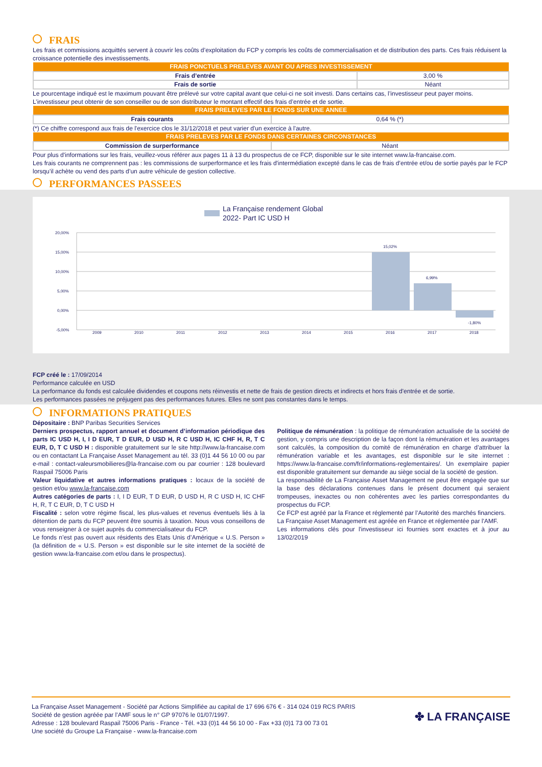FRAIS
Les frais et commissions acquittés servent à couvrir les coûts d’exploitation du FCP y compris les coûts de commercialisation et de distribution des parts. Ces frais réduisent la croissance potentielle des investissements.
| FRAIS PONCTUELS PRELEVES AVANT OU APRES INVESTISSEMENT | |
| --- | --- |
| Frais d’entrée | 3,00 % |
| Frais de sortie | Néant |
Le pourcentage indiqué est le maximum pouvant être prélevé sur votre capital avant que celui-ci ne soit investi. Dans certains cas, l’investisseur peut payer moins. L’investisseur peut obtenir de son conseiller ou de son distributeur le montant effectif des frais d’entrée et de sortie.
| FRAIS PRELEVES PAR LE FONDS SUR UNE ANNEE | |
| --- | --- |
| Frais courants | 0,64 % (*) |
(*) Ce chiffre correspond aux frais de l'exercice clos le 31/12/2018 et peut varier d'un exercice à l'autre.
| FRAIS PRELEVES PAR LE FONDS DANS CERTAINES CIRCONSTANCES | |
| --- | --- |
| Commission de surperformance | Néant |
Pour plus d'informations sur les frais, veuillez-vous référer aux pages 11 à 13 du prospectus de ce FCP, disponible sur le site internet www.la-francaise.com.
Les frais courants ne comprennent pas : les commissions de surperformance et les frais d'intermédiation excepté dans le cas de frais d’entrée et/ou de sortie payés par le FCP lorsqu’il achète ou vend des parts d’un autre véhicule de gestion collective.
PERFORMANCES PASSEES
La Française rendement Global
2022- Part IC USD H
20,00%
15,00%
10,00%
5,00%
0,00%
-5,00%
15,02%
6,99%
-1,80%
2009
2010
2011
2012
2013
2014
2015
2016
2017
2018
FCP créé le : 17/09/2014
Performance calculée en USD
La performance du fonds est calculée dividendes et coupons nets réinvestis et nette de frais de gestion directs et indirects et hors frais d'entrée et de sortie.
Les performances passées ne préjugent pas des performances futures. Elles ne sont pas constantes dans le temps.
INFORMATIONS PRATIQUES
Dépositaire : BNP Paribas Securities Services
Derniers prospectus, rapport annuel et document d’information périodique des parts IC USD H, I, I D EUR, T D EUR, D USD H, R C USD H, IC CHF H, R, T C EUR, D, T C USD H : disponible gratuitement sur le site http://www.la-francaise.com ou en contactant La Française Asset Management au tél. 33 (0)1 44 56 10 00 ou par e-mail : contact-valeursmobilieres@la-francaise.com ou par courrier : 128 boulevard Raspail 75006 Paris
Valeur liquidative et autres informations pratiques : locaux de la société de gestion et/ou www.la-francaise.com
Autres catégories de parts : I, I D EUR, T D EUR, D USD H, R C USD H, IC CHF H, R, T C EUR, D, T C USD H
Fiscalité : selon votre régime fiscal, les plus-values et revenus éventuels liés à la détention de parts du FCP peuvent être soumis à taxation. Nous vous conseillons de vous renseigner à ce sujet auprès du commercialisateur du FCP.
Le fonds n’est pas ouvert aux résidents des Etats Unis d’Amérique « U.S. Person » (la définition de « U.S. Person » est disponible sur le site internet de la société de gestion www.la-francaise.com et/ou dans le prospectus).
Politique de rémunération : la politique de rémunération actualisée de la société de gestion, y compris une description de la façon dont la rémunération et les avantages sont calculés, la composition du comité de rémunération en charge d’attribuer la rémunération variable et les avantages, est disponible sur le site internet : https://www.la-francaise.com/fr/informations-reglementaires/. Un exemplaire papier est disponible gratuitement sur demande au siège social de la société de gestion.
La responsabilité de La Française Asset Management ne peut être engagée que sur la base des déclarations contenues dans le présent document qui seraient trompeuses, inexactes ou non cohérentes avec les parties correspondantes du prospectus du FCP.
Ce FCP est agréé par la France et réglementé par l’Autorité des marchés financiers.
La Française Asset Management est agréée en France et réglementée par l'AMF.
Les informations clés pour l'investisseur ici fournies sont exactes et à jour au 13/02/2019
La Française Asset Management - Société par Actions Simplifiée au capital de 17 696 676 € - 314 024 019 RCS PARIS
Société de gestion agréée par l’AMF sous le n° GP 97076 le 01/07/1997.
Adresse : 128 boulevard Raspail 75006 Paris - France - Tél. +33 (0)1 44 56 10 00 - Fax +33 (0)1 73 00 73 01
Une société du Groupe La Française - www.la-francaise.com
✤ LA FRANÇAISE